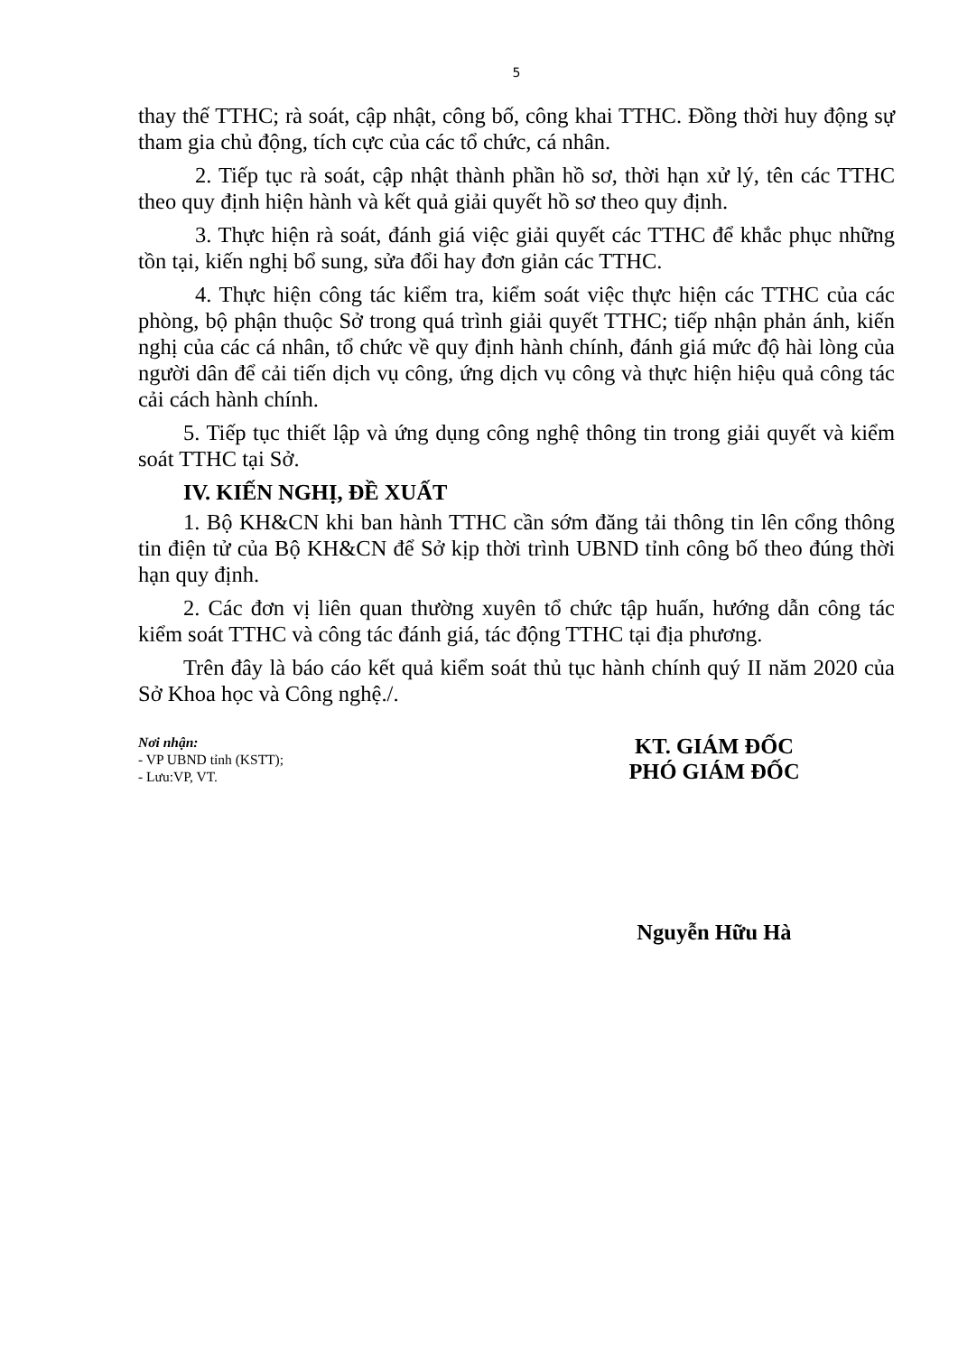5
thay thế TTHC; rà soát, cập nhật, công bố, công khai TTHC. Đồng thời huy động sự tham gia chủ động, tích cực của các tổ chức, cá nhân.
2. Tiếp tục rà soát, cập nhật thành phần hồ sơ, thời hạn xử lý, tên các TTHC theo quy định hiện hành và kết quả giải quyết hồ sơ theo quy định.
3. Thực hiện rà soát, đánh giá việc giải quyết các TTHC để khắc phục những tồn tại, kiến nghị bổ sung, sửa đổi hay đơn giản các TTHC.
4. Thực hiện công tác kiểm tra, kiểm soát việc thực hiện các TTHC của các phòng, bộ phận thuộc Sở trong quá trình giải quyết TTHC; tiếp nhận phản ánh, kiến nghị của các cá nhân, tổ chức về quy định hành chính, đánh giá mức độ hài lòng của người dân để cải tiến dịch vụ công, ứng dịch vụ công và thực hiện hiệu quả công tác cải cách hành chính.
5. Tiếp tục thiết lập và ứng dụng công nghệ thông tin trong giải quyết và kiểm soát TTHC tại Sở.
IV. KIẾN NGHỊ, ĐỀ XUẤT
1. Bộ KH&CN khi ban hành TTHC cần sớm đăng tải thông tin lên cổng thông tin điện tử của Bộ KH&CN để Sở kịp thời trình UBND tỉnh công bố theo đúng thời hạn quy định.
2. Các đơn vị liên quan thường xuyên tổ chức tập huấn, hướng dẫn công tác kiểm soát TTHC và công tác đánh giá, tác động TTHC tại địa phương.
Trên đây là báo cáo kết quả kiểm soát thủ tục hành chính quý II năm 2020 của Sở Khoa học và Công nghệ./.
Nơi nhận:
- VP UBND tỉnh (KSTT);
- Lưu:VP, VT.
KT. GIÁM ĐỐC
PHÓ GIÁM ĐỐC
Nguyễn Hữu Hà